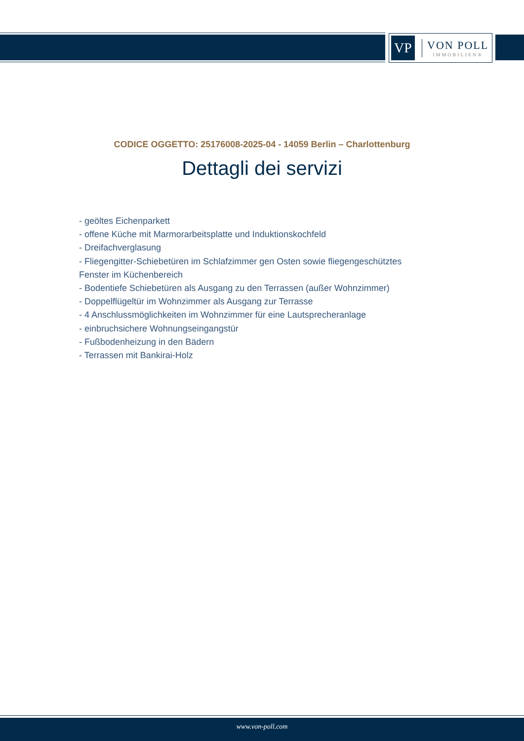VP
VON POLL
IMMOBILIEN®
CODICE OGGETTO: 25176008-2025-04 - 14059 Berlin – Charlottenburg
Dettagli dei servizi
- geöltes Eichenparkett
- offene Küche mit Marmorarbeitsplatte und Induktionskochfeld
- Dreifachverglasung
- Fliegengitter-Schiebetüren im Schlafzimmer gen Osten sowie fliegengeschütztes Fenster im Küchenbereich
- Bodentiefe Schiebetüren als Ausgang zu den Terrassen (außer Wohnzimmer)
- Doppelflügeltür im Wohnzimmer als Ausgang zur Terrasse
- 4 Anschlussmöglichkeiten im Wohnzimmer für eine Lautsprecheranlage
- einbruchsichere Wohnungseingangstür
- Fußbodenheizung in den Bädern
- Terrassen mit Bankirai-Holz
www.von-poll.com